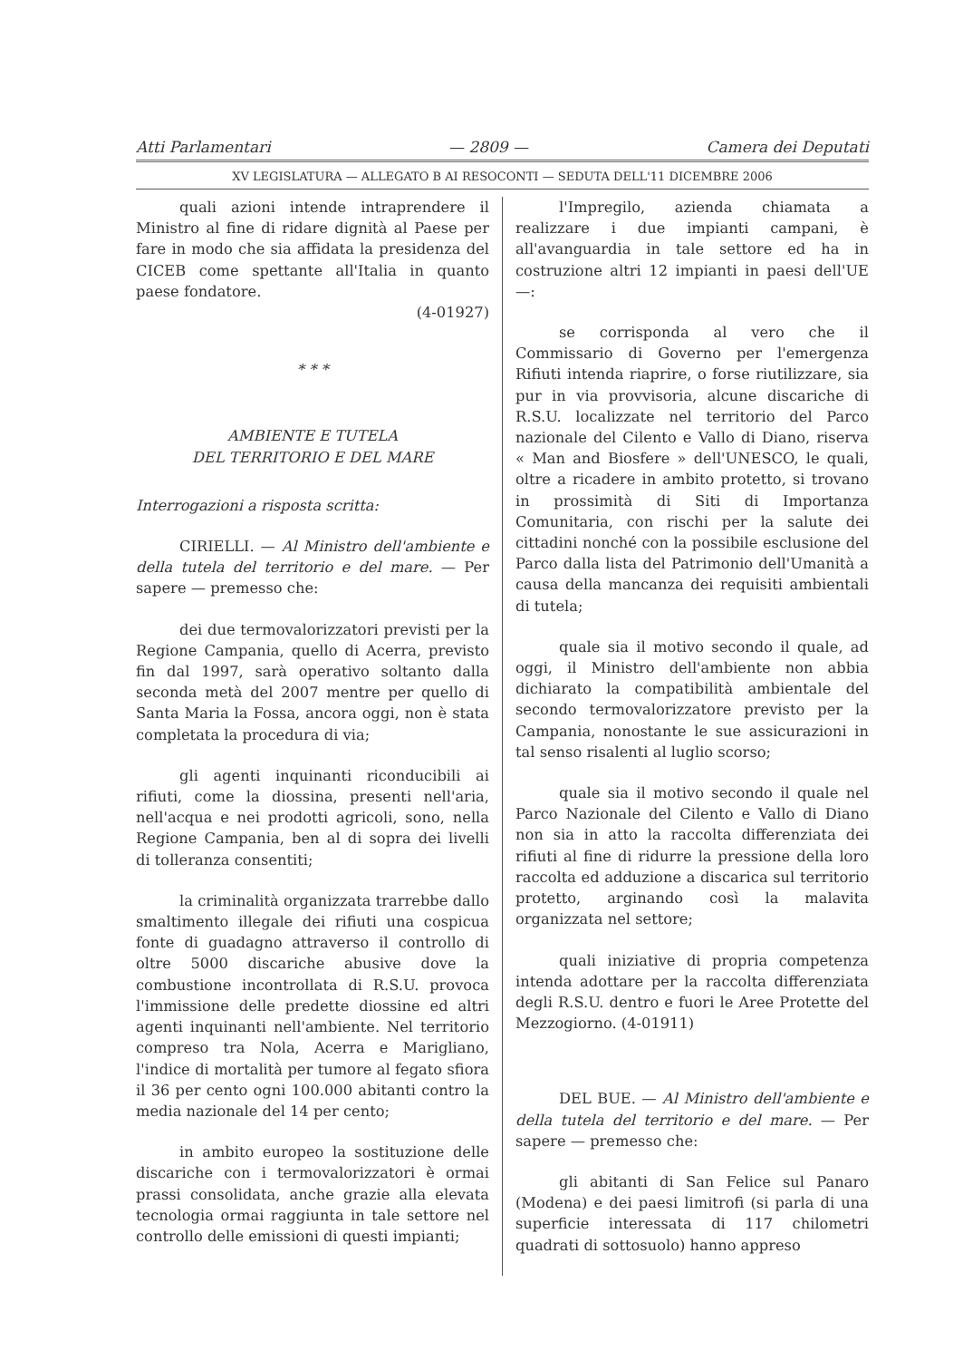Atti Parlamentari — 2809 — Camera dei Deputati
XV LEGISLATURA — ALLEGATO B AI RESOCONTI — SEDUTA DELL'11 DICEMBRE 2006
quali azioni intende intraprendere il Ministro al fine di ridare dignità al Paese per fare in modo che sia affidata la presidenza del CICEB come spettante all'Italia in quanto paese fondatore.
(4-01927)
* * *
AMBIENTE E TUTELA
DEL TERRITORIO E DEL MARE
Interrogazioni a risposta scritta:
CIRIELLI. — Al Ministro dell'ambiente e della tutela del territorio e del mare. — Per sapere — premesso che:
dei due termovalorizzatori previsti per la Regione Campania, quello di Acerra, previsto fin dal 1997, sarà operativo soltanto dalla seconda metà del 2007 mentre per quello di Santa Maria la Fossa, ancora oggi, non è stata completata la procedura di via;
gli agenti inquinanti riconducibili ai rifiuti, come la diossina, presenti nell'aria, nell'acqua e nei prodotti agricoli, sono, nella Regione Campania, ben al di sopra dei livelli di tolleranza consentiti;
la criminalità organizzata trarrebbe dallo smaltimento illegale dei rifiuti una cospicua fonte di guadagno attraverso il controllo di oltre 5000 discariche abusive dove la combustione incontrollata di R.S.U. provoca l'immissione delle predette diossine ed altri agenti inquinanti nell'ambiente. Nel territorio compreso tra Nola, Acerra e Marigliano, l'indice di mortalità per tumore al fegato sfiora il 36 per cento ogni 100.000 abitanti contro la media nazionale del 14 per cento;
in ambito europeo la sostituzione delle discariche con i termovalorizzatori è ormai prassi consolidata, anche grazie alla elevata tecnologia ormai raggiunta in tale settore nel controllo delle emissioni di questi impianti;
l'Impregilo, azienda chiamata a realizzare i due impianti campani, è all'avanguardia in tale settore ed ha in costruzione altri 12 impianti in paesi dell'UE —:
se corrisponda al vero che il Commissario di Governo per l'emergenza Rifiuti intenda riaprire, o forse riutilizzare, sia pur in via provvisoria, alcune discariche di R.S.U. localizzate nel territorio del Parco nazionale del Cilento e Vallo di Diano, riserva « Man and Biosfere » dell'UNESCO, le quali, oltre a ricadere in ambito protetto, si trovano in prossimità di Siti di Importanza Comunitaria, con rischi per la salute dei cittadini nonché con la possibile esclusione del Parco dalla lista del Patrimonio dell'Umanità a causa della mancanza dei requisiti ambientali di tutela;
quale sia il motivo secondo il quale, ad oggi, il Ministro dell'ambiente non abbia dichiarato la compatibilità ambientale del secondo termovalorizzatore previsto per la Campania, nonostante le sue assicurazioni in tal senso risalenti al luglio scorso;
quale sia il motivo secondo il quale nel Parco Nazionale del Cilento e Vallo di Diano non sia in atto la raccolta differenziata dei rifiuti al fine di ridurre la pressione della loro raccolta ed adduzione a discarica sul territorio protetto, arginando così la malavita organizzata nel settore;
quali iniziative di propria competenza intenda adottare per la raccolta differenziata degli R.S.U. dentro e fuori le Aree Protette del Mezzogiorno. (4-01911)
DEL BUE. — Al Ministro dell'ambiente e della tutela del territorio e del mare. — Per sapere — premesso che:
gli abitanti di San Felice sul Panaro (Modena) e dei paesi limitrofi (si parla di una superficie interessata di 117 chilometri quadrati di sottosuolo) hanno appreso